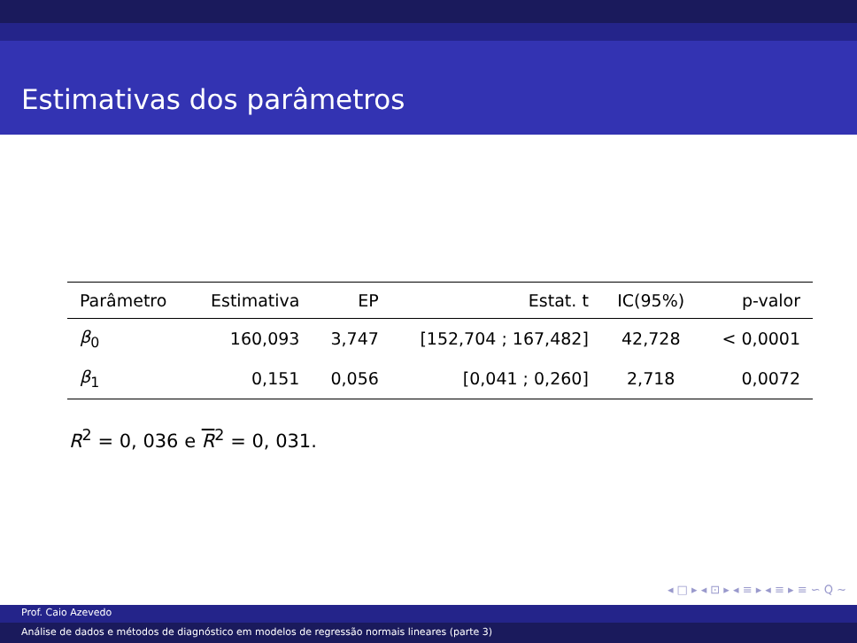Estimativas dos parâmetros
| Parâmetro | Estimativa | EP | Estat. t | IC(95%) | p-valor |
| --- | --- | --- | --- | --- | --- |
| β<sub>0</sub> | 160,093 | 3,747 | [152,704 ; 167,482] | 42,728 | < 0,0001 |
| β<sub>1</sub> | 0,151 | 0,056 | [0,041 ; 0,260] | 2,718 | 0,0072 |
R<sup>2</sup> = 0, 036 e R<sup>2</sup> = 0, 031.
◂ □ ▸ ◂ ⊡ ▸ ◂ ≡ ▸ ◂ ≡ ▸ ≡ ∽ Q ∼
Prof. Caio Azevedo
Análise de dados e métodos de diagnóstico em modelos de regressão normais lineares (parte 3)